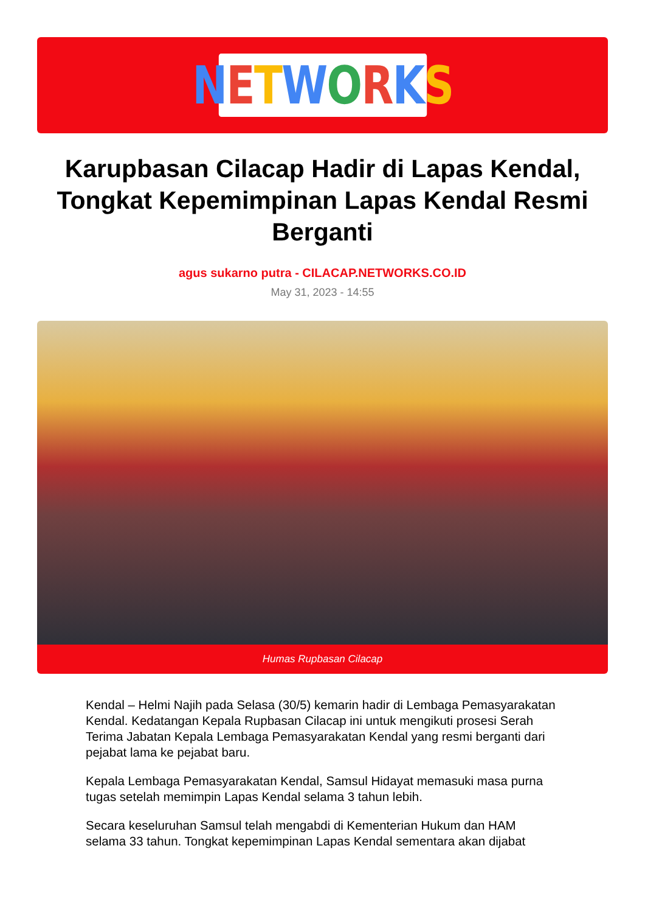NETWORKS
Karupbasan Cilacap Hadir di Lapas Kendal, Tongkat Kepemimpinan Lapas Kendal Resmi Berganti
agus sukarno putra - CILACAP.NETWORKS.CO.ID
May 31, 2023 - 14:55
Humas Rupbasan Cilacap
Kendal – Helmi Najih pada Selasa (30/5) kemarin hadir di Lembaga Pemasyarakatan Kendal. Kedatangan Kepala Rupbasan Cilacap ini untuk mengikuti prosesi Serah Terima Jabatan Kepala Lembaga Pemasyarakatan Kendal yang resmi berganti dari pejabat lama ke pejabat baru.
Kepala Lembaga Pemasyarakatan Kendal, Samsul Hidayat memasuki masa purna tugas setelah memimpin Lapas Kendal selama 3 tahun lebih.
Secara keseluruhan Samsul telah mengabdi di Kementerian Hukum dan HAM selama 33 tahun. Tongkat kepemimpinan Lapas Kendal sementara akan dijabat